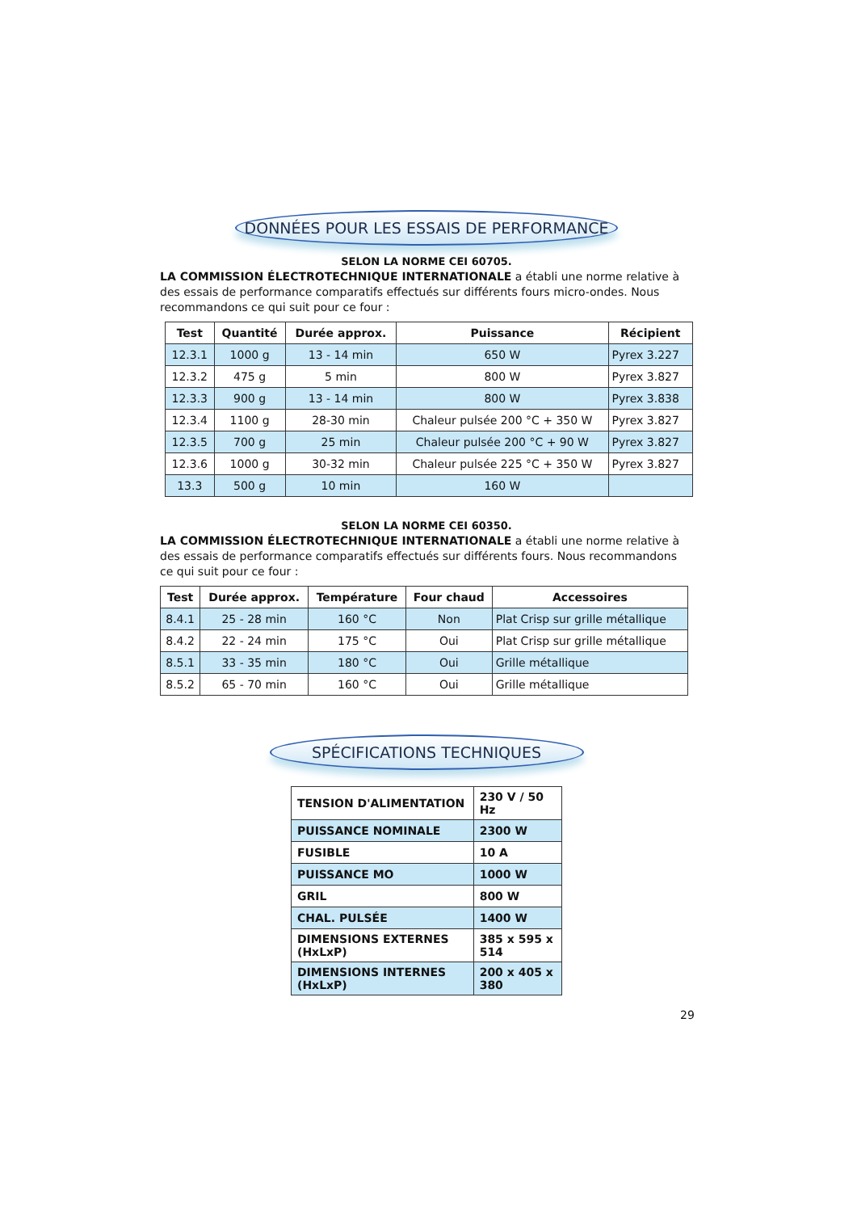DONNÉES POUR LES ESSAIS DE PERFORMANCE
SELON LA NORME CEI 60705.
LA COMMISSION ÉLECTROTECHNIQUE INTERNATIONALE a établi une norme relative à des essais de performance comparatifs effectués sur différents fours micro-ondes. Nous recommandons ce qui suit pour ce four :
| Test | Quantité | Durée approx. | Puissance | Récipient |
| --- | --- | --- | --- | --- |
| 12.3.1 | 1000 g | 13 - 14 min | 650 W | Pyrex 3.227 |
| 12.3.2 | 475 g | 5 min | 800 W | Pyrex 3.827 |
| 12.3.3 | 900 g | 13 - 14 min | 800 W | Pyrex 3.838 |
| 12.3.4 | 1100 g | 28-30 min | Chaleur pulsée 200 °C + 350 W | Pyrex 3.827 |
| 12.3.5 | 700 g | 25 min | Chaleur pulsée 200 °C + 90 W | Pyrex 3.827 |
| 12.3.6 | 1000 g | 30-32 min | Chaleur pulsée 225 °C + 350 W | Pyrex 3.827 |
| 13.3 | 500 g | 10 min | 160 W | |
SELON LA NORME CEI 60350.
LA COMMISSION ÉLECTROTECHNIQUE INTERNATIONALE a établi une norme relative à des essais de performance comparatifs effectués sur différents fours. Nous recommandons ce qui suit pour ce four :
| Test | Durée approx. | Température | Four chaud | Accessoires |
| --- | --- | --- | --- | --- |
| 8.4.1 | 25 - 28 min | 160 °C | Non | Plat Crisp sur grille métallique |
| 8.4.2 | 22 - 24 min | 175 °C | Oui | Plat Crisp sur grille métallique |
| 8.5.1 | 33 - 35 min | 180 °C | Oui | Grille métallique |
| 8.5.2 | 65 - 70 min | 160 °C | Oui | Grille métallique |
SPÉCIFICATIONS TECHNIQUES
| TENSION D'ALIMENTATION | 230 V / 50 Hz |
| PUISSANCE NOMINALE | 2300 W |
| FUSIBLE | 10 A |
| PUISSANCE MO | 1000 W |
| GRIL | 800 W |
| CHAL. PULSÉE | 1400 W |
| DIMENSIONS EXTERNES (HxLxP) | 385 x 595 x 514 |
| DIMENSIONS INTERNES (HxLxP) | 200 x 405 x 380 |
29